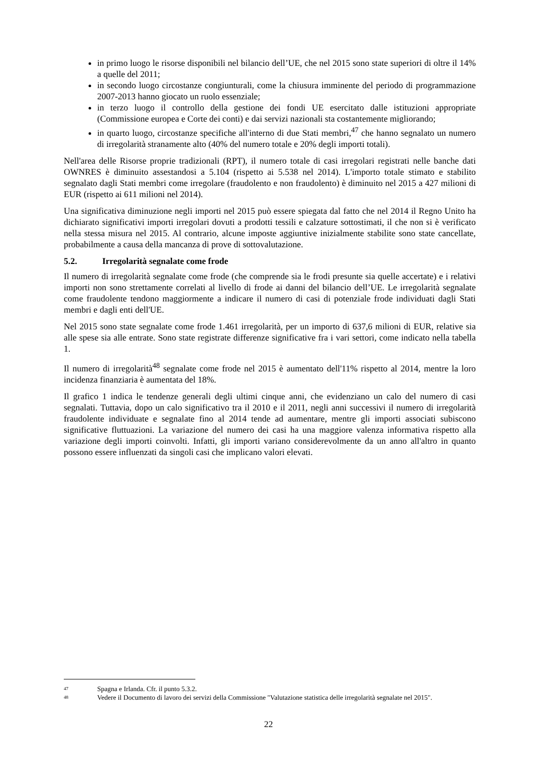in primo luogo le risorse disponibili nel bilancio dell’UE, che nel 2015 sono state superiori di oltre il 14% a quelle del 2011;
in secondo luogo circostanze congiunturali, come la chiusura imminente del periodo di programmazione 2007-2013 hanno giocato un ruolo essenziale;
in terzo luogo il controllo della gestione dei fondi UE esercitato dalle istituzioni appropriate (Commissione europea e Corte dei conti) e dai servizi nazionali sta costantemente migliorando;
in quarto luogo, circostanze specifiche all'interno di due Stati membri,<sup>47</sup> che hanno segnalato un numero di irregolarità stranamente alto (40% del numero totale e 20% degli importi totali).
Nell'area delle Risorse proprie tradizionali (RPT), il numero totale di casi irregolari registrati nelle banche dati OWNRES è diminuito assestandosi a 5.104 (rispetto ai 5.538 nel 2014). L'importo totale stimato e stabilito segnalato dagli Stati membri come irregolare (fraudolento e non fraudolento) è diminuito nel 2015 a 427 milioni di EUR (rispetto ai 611 milioni nel 2014).
Una significativa diminuzione negli importi nel 2015 può essere spiegata dal fatto che nel 2014 il Regno Unito ha dichiarato significativi importi irregolari dovuti a prodotti tessili e calzature sottostimati, il che non si è verificato nella stessa misura nel 2015. Al contrario, alcune imposte aggiuntive inizialmente stabilite sono state cancellate, probabilmente a causa della mancanza di prove di sottovalutazione.
5.2. Irregolarità segnalate come frode
Il numero di irregolarità segnalate come frode (che comprende sia le frodi presunte sia quelle accertate) e i relativi importi non sono strettamente correlati al livello di frode ai danni del bilancio dell’UE. Le irregolarità segnalate come fraudolente tendono maggiormente a indicare il numero di casi di potenziale frode individuati dagli Stati membri e dagli enti dell'UE.
Nel 2015 sono state segnalate come frode 1.461 irregolarità, per un importo di 637,6 milioni di EUR, relative sia alle spese sia alle entrate. Sono state registrate differenze significative fra i vari settori, come indicato nella tabella 1.
Il numero di irregolarità<sup>48</sup> segnalate come frode nel 2015 è aumentato dell'11% rispetto al 2014, mentre la loro incidenza finanziaria è aumentata del 18%.
Il grafico 1 indica le tendenze generali degli ultimi cinque anni, che evidenziano un calo del numero di casi segnalati. Tuttavia, dopo un calo significativo tra il 2010 e il 2011, negli anni successivi il numero di irregolarità fraudolente individuate e segnalate fino al 2014 tende ad aumentare, mentre gli importi associati subiscono significative fluttuazioni. La variazione del numero dei casi ha una maggiore valenza informativa rispetto alla variazione degli importi coinvolti. Infatti, gli importi variano considerevolmente da un anno all'altro in quanto possono essere influenzati da singoli casi che implicano valori elevati.
47 Spagna e Irlanda. Cfr. il punto 5.3.2.
48 Vedere il Documento di lavoro dei servizi della Commissione "Valutazione statistica delle irregolarità segnalate nel 2015".
22